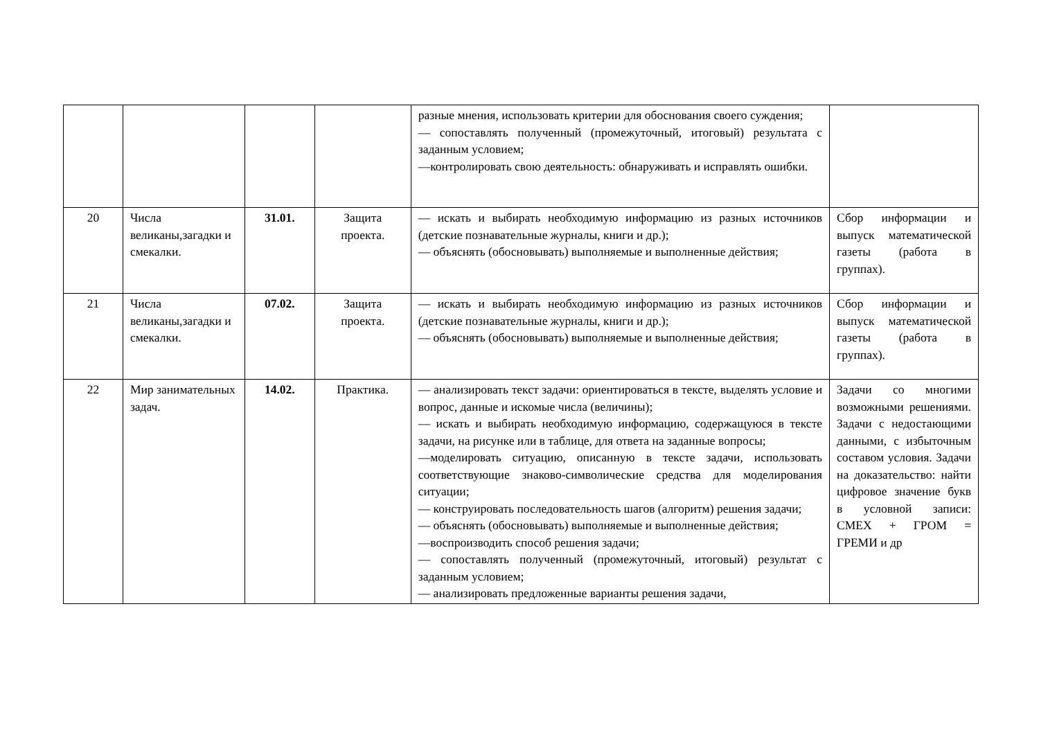| | | | | разные мнения, использовать критерии для обоснования своего суждения; — сопоставлять полученный (промежуточный, итоговый) результата с заданным условием; —контролировать свою деятельность: обнаруживать и исправлять ошибки. | |
| 20 | Числа великаны,загадки и смекалки. | 31.01. | Защита проекта. | — искать и выбирать необходимую информацию из разных источников (детские познавательные журналы, книги и др.); — объяснять (обосновывать) выполняемые и выполненные действия; | Сбор информации и выпуск математической газеты (работа в группах). |
| 21 | Числа великаны,загадки и смекалки. | 07.02. | Защита проекта. | — искать и выбирать необходимую информацию из разных источников (детские познавательные журналы, книги и др.); — объяснять (обосновывать) выполняемые и выполненные действия; | Сбор информации и выпуск математической газеты (работа в группах). |
| 22 | Мир занимательных задач. | 14.02. | Практика. | — анализировать текст задачи: ориентироваться в тексте, выделять условие и вопрос, данные и искомые числа (величины); — искать и выбирать необходимую информацию, содержащуюся в тексте задачи, на рисунке или в таблице, для ответа на заданные вопросы; —моделировать ситуацию, описанную в тексте задачи, использовать соответствующие знаково-символические средства для моделирования ситуации; — конструировать последовательность шагов (алгоритм) решения задачи; — объяснять (обосновывать) выполняемые и выполненные действия; —воспроизводить способ решения задачи; — сопоставлять полученный (промежуточный, итоговый) результат с заданным условием; — анализировать предложенные варианты решения задачи, | Задачи со многими возможными решениями. Задачи с недостающими данными, с избыточным составом условия. Задачи на доказательство: найти цифровое значение букв в условной записи: СМЕХ + ГРОМ = ГРЕМИ и др |